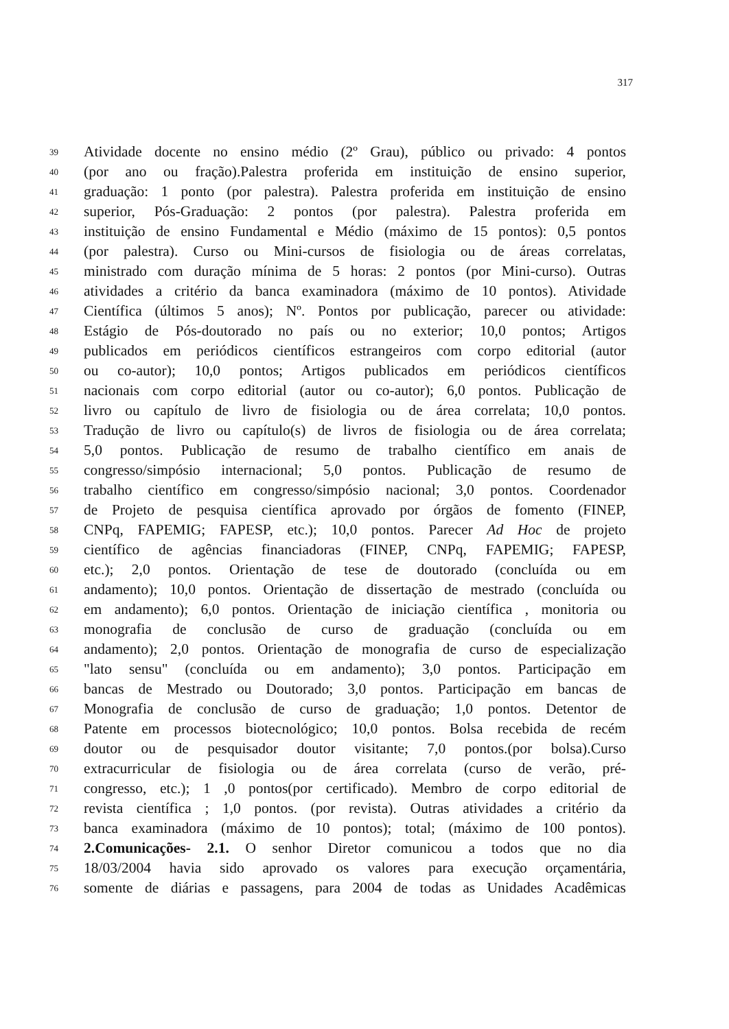317
39 Atividade docente no ensino médio (2º Grau), público ou privado: 4 pontos
40 (por ano ou fração).Palestra proferida em instituição de ensino superior,
41 graduação: 1 ponto (por palestra). Palestra proferida em instituição de ensino
42 superior, Pós-Graduação: 2 pontos (por palestra). Palestra proferida em
43 instituição de ensino Fundamental e Médio (máximo de 15 pontos): 0,5 pontos
44 (por palestra). Curso ou Mini-cursos de fisiologia ou de áreas correlatas,
45 ministrado com duração mínima de 5 horas: 2 pontos (por Mini-curso). Outras
46 atividades a critério da banca examinadora (máximo de 10 pontos). Atividade
47 Científica (últimos 5 anos); Nº. Pontos por publicação, parecer ou atividade:
48 Estágio de Pós-doutorado no país ou no exterior; 10,0 pontos; Artigos
49 publicados em periódicos científicos estrangeiros com corpo editorial (autor
50 ou co-autor); 10,0 pontos; Artigos publicados em periódicos científicos
51 nacionais com corpo editorial (autor ou co-autor); 6,0 pontos. Publicação de
52 livro ou capítulo de livro de fisiologia ou de área correlata; 10,0 pontos.
53 Tradução de livro ou capítulo(s) de livros de fisiologia ou de área correlata;
54 5,0 pontos. Publicação de resumo de trabalho científico em anais de
55 congresso/simpósio internacional; 5,0 pontos. Publicação de resumo de
56 trabalho científico em congresso/simpósio nacional; 3,0 pontos. Coordenador
57 de Projeto de pesquisa científica aprovado por órgãos de fomento (FINEP,
58 CNPq, FAPEMIG; FAPESP, etc.); 10,0 pontos. Parecer Ad Hoc de projeto
59 científico de agências financiadoras (FINEP, CNPq, FAPEMIG; FAPESP,
60 etc.); 2,0 pontos. Orientação de tese de doutorado (concluída ou em
61 andamento); 10,0 pontos. Orientação de dissertação de mestrado (concluída ou
62 em andamento); 6,0 pontos. Orientação de iniciação científica , monitoria ou
63 monografia de conclusão de curso de graduação (concluída ou em
64 andamento); 2,0 pontos. Orientação de monografia de curso de especialização
65 "lato sensu" (concluída ou em andamento); 3,0 pontos. Participação em
66 bancas de Mestrado ou Doutorado; 3,0 pontos. Participação em bancas de
67 Monografia de conclusão de curso de graduação; 1,0 pontos. Detentor de
68 Patente em processos biotecnológico; 10,0 pontos. Bolsa recebida de recém
69 doutor ou de pesquisador doutor visitante; 7,0 pontos.(por bolsa).Curso
70 extracurricular de fisiologia ou de área correlata (curso de verão, pré-
71 congresso, etc.); 1 ,0 pontos(por certificado). Membro de corpo editorial de
72 revista científica ; 1,0 pontos. (por revista). Outras atividades a critério da
73 banca examinadora (máximo de 10 pontos); total; (máximo de 100 pontos).
74 2.Comunicações- 2.1. O senhor Diretor comunicou a todos que no dia
75 18/03/2004 havia sido aprovado os valores para execução orçamentária,
76 somente de diárias e passagens, para 2004 de todas as Unidades Acadêmicas